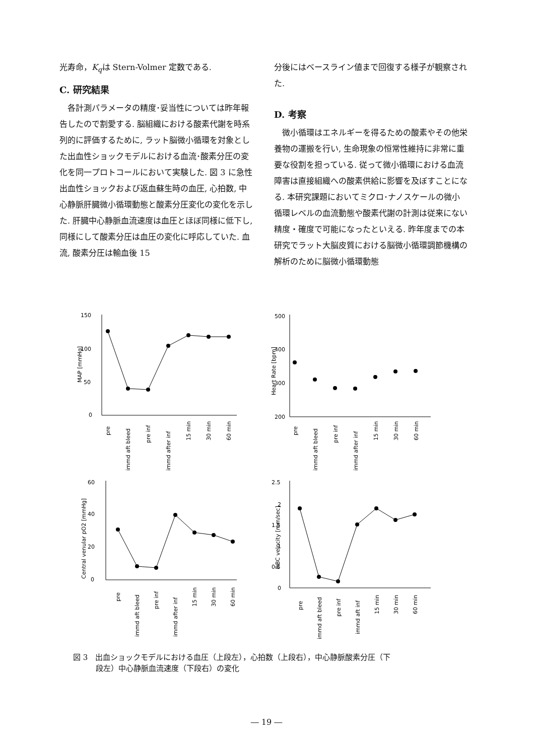光寿命，K<sub>q</sub>は Stern-Volmer 定数である.
C. 研究結果
　各計測パラメータの精度･妥当性については昨年報告したので割愛する. 脳組織における酸素代謝を時系列的に評価するために, ラット脳微小循環を対象とした出血性ショックモデルにおける血流･酸素分圧の変化を同一プロトコールにおいて実験した. 図 3 に急性出血性ショックおよび返血蘇生時の血圧, 心拍数, 中心静脈肝臓微小循環動態と酸素分圧変化の変化を示した. 肝臓中心静脈血流速度は血圧とほぼ同様に低下し, 同様にして酸素分圧は血圧の変化に呼応していた. 血流, 酸素分圧は輸血後 15
分後にはベースライン値まで回復する様子が観察された.
D. 考察
　微小循環はエネルギーを得るための酸素やその他栄養物の運搬を行い, 生命現象の恒常性維持に非常に重要な役割を担っている. 従って微小循環における血流障害は直接組織への酸素供給に影響を及ぼすことになる. 本研究課題においてミクロ･ナノスケールの微小循環レベルの血流動態や酸素代謝の計測は従来にない精度・確度で可能になったといえる. 昨年度までの本研究でラット大脳皮質における脳微小循環調節機構の解析のために脳微小循環動態
150
100
50
0
MAP [mmHg]
pre
immd aft bleed
pre inf
immd after inf
15 min
30 min
60 min
500
400
300
200
Heart Rate [bpm]
pre
immd aft bleed
pre inf
immd after inf
15 min
30 min
60 min
60
40
20
0
Central venular pO2 [mmHg]
pre
immd aft bleed
pre inf
immd after inf
15 min
30 min
60 min
2.5
2
1.5
1
0.5
0
RBC velocity [mm/sec]
pre
immd aft bleed
pre inf
immd aft inf
15 min
30 min
60 min
図 3　出血ショックモデルにおける血圧（上段左），心拍数（上段右），中心静脈酸素分圧（下
　　　段左）中心静脈血流速度（下段右）の変化
― 19 ―